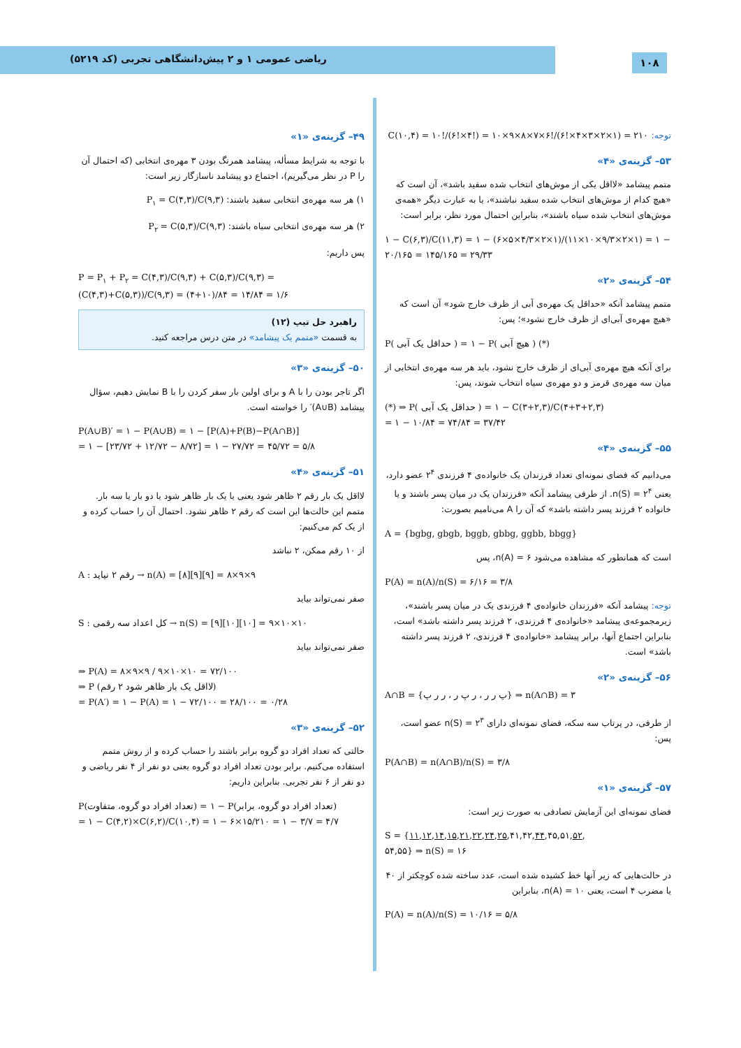ریاضی عمومی ۱ و ۲ پیش‌دانشگاهی تجربی (کد ۵۲۱۹)
۱۰۸
۴۹– گزینه‌ی «۱»
با توجه به شرایط مسأله، پیشامد همرنگ بودن ۳ مهره‌ی انتخابی (که احتمال آن را P در نظر می‌گیریم)، اجتماع دو پیشامد ناسازگار زیر است:
۱) هر سه مهره‌ی انتخابی سفید باشند: P<sub>۱</sub> = C(۴,۳)/C(۹,۳)
۲) هر سه مهره‌ی انتخابی سیاه باشند: P<sub>۲</sub> = C(۵,۳)/C(۹,۳)
پس داریم:
P = P<sub>۱</sub> + P<sub>۲</sub> = C(۴,۳)/C(۹,۳) + C(۵,۳)/C(۹,۳) = (C(۴,۳)+C(۵,۳))/C(۹,۳) = (۴+۱۰)/۸۴ = ۱۴/۸۴ = ۱/۶
راهبرد حل تیپ (۱۲)
به قسمت «متمم یک پیشامد» در متن درس مراجعه کنید.
۵۰– گزینه‌ی «۳»
اگر تاجر بودن را با A و برای اولین بار سفر کردن را با B نمایش دهیم، سؤال پیشامد (A∪B)′ را خواسته است.
P(A∪B)′ = ۱ − P(A∪B) = ۱ − [P(A)+P(B)−P(A∩B)]
= ۱ − [۲۳/۷۲ + ۱۲/۷۲ − ۸/۷۲] = ۱ − ۲۷/۷۲ = ۴۵/۷۲ = ۵/۸
۵۱– گزینه‌ی «۴»
لااقل یک بار رقم ۲ ظاهر شود یعنی یا یک بار ظاهر شود یا دو بار یا سه بار. متمم این حالت‌ها این است که رقم ۲ ظاهر نشود. احتمال آن را حساب کرده و از یک کم می‌کنیم:
از ۱۰ رقم ممکن، ۲ نباشد
A : رقم ۲ نیاید → n(A) = [۸][۹][۹] = ۸×۹×۹
صفر نمی‌تواند بیاید
S : کل اعداد سه رقمی → n(S) = [۹][۱۰][۱۰] = ۹×۱۰×۱۰
صفر نمی‌تواند بیاید
⇒ P(A) = ۸×۹×۹ / ۹×۱۰×۱۰ = ۷۲/۱۰۰
⇒ P (لااقل یک بار ظاهر شود ۲ رقم)
= P(A′) = ۱ − P(A) = ۱ − ۷۲/۱۰۰ = ۲۸/۱۰۰ = ۰/۲۸
۵۲– گزینه‌ی «۳»
حالتی که تعداد افراد دو گروه برابر باشند را حساب کرده و از روش متمم استفاده می‌کنیم. برابر بودن تعداد افراد دو گروه یعنی دو نفر از ۴ نفر ریاضی و دو نفر از ۶ نفر تجربی. بنابراین داریم:
P(تعداد افراد دو گروه، متفاوت) = ۱ − P(تعداد افراد دو گروه، برابر)
= ۱ − C(۴,۲)×C(۶,۲)/C(۱۰,۴) = ۱ − ۶×۱۵/۲۱۰ = ۱ − ۳/۷ = ۴/۷
توجه: C(۱۰,۴) = ۱۰!/(۶!×۴!) = ۱۰×۹×۸×۷×۶!/(۶!×۴×۳×۲×۱) = ۲۱۰
۵۳– گزینه‌ی «۴»
متمم پیشامد «لااقل یکی از موش‌های انتخاب شده سفید باشد»، آن است که «هیچ کدام از موش‌های انتخاب شده سفید نباشند»، یا به عبارت دیگر «همه‌ی موش‌های انتخاب شده سیاه باشند»، بنابراین احتمال مورد نظر، برابر است:
۱ − C(۶,۳)/C(۱۱,۳) = ۱ − (۶×۵×۴/۳×۲×۱)/(۱۱×۱۰×۹/۳×۲×۱) = ۱ − ۲۰/۱۶۵ = ۱۴۵/۱۶۵ = ۲۹/۳۳
۵۴– گزینه‌ی «۲»
متمم پیشامد آنکه «حداقل یک مهره‌ی آبی از ظرف خارج شود» آن است که «هیچ مهره‌ی آبی‌ای از ظرف خارج نشود»؛ پس:
P( حداقل یک آبی ) = ۱ − P( هیچ آبی ) (*)
برای آنکه هیچ مهره‌ی آبی‌ای از ظرف خارج نشود، باید هر سه مهره‌ی انتخابی از میان سه مهره‌ی قرمز و دو مهره‌ی سیاه انتخاب شوند، پس:
(*) ⇒ P( حداقل یک آبی ) = ۱ − C(۳+۲,۳)/C(۴+۳+۲,۳)
= ۱ − ۱۰/۸۴ = ۷۴/۸۴ = ۳۷/۴۲
۵۵– گزینه‌ی «۴»
می‌دانیم که فضای نمونه‌ای تعداد فرزندان یک خانواده‌ی ۴ فرزندی ۲<sup>۴</sup> عضو دارد، یعنی n(S) = ۲<sup>۴</sup>. از طرفی پیشامد آنکه «فرزندان یک در میان پسر باشند و یا خانواده ۲ فرزند پسر داشته باشد» که آن را A می‌نامیم بصورت:
A = {bgbg, gbgb, bggb, gbbg, ggbb, bbgg}
است که همانطور که مشاهده می‌شود n(A) = ۶، پس
P(A) = n(A)/n(S) = ۶/۱۶ = ۳/۸
توجه: پیشامد آنکه «فرزندان خانواده‌ی ۴ فرزندی یک در میان پسر باشند»، زیرمجموعه‌ی پیشامد «خانواده‌ی ۴ فرزندی، ۲ فرزند پسر داشته باشد» است، بنابراین اجتماع آنها، برابر پیشامد «خانواده‌ی ۴ فرزندی، ۲ فرزند پسر داشته باشد» است.
۵۶– گزینه‌ی «۲»
A∩B = {پ ر ر ، ر پ ر ، ر ر پ} ⇒ n(A∩B) = ۳
از طرفی، در پرتاب سه سکه، فضای نمونه‌ای دارای n(S) = ۲<sup>۳</sup> عضو است، پس:
P(A∩B) = n(A∩B)/n(S) = ۳/۸
۵۷– گزینه‌ی «۱»
فضای نمونه‌ای این آزمایش تصادفی به صورت زیر است:
S = {۱۱,۱۲,۱۴,۱۵,۲۱,۲۲,۲۴,۲۵,۴۱,۴۲,۴۴,۴۵,۵۱,۵۲,
۵۴,۵۵} ⇒ n(S) = ۱۶
در حالت‌هایی که زیر آنها خط کشیده شده است، عدد ساخته شده کوچکتر از ۴۰ یا مضرب ۴ است، یعنی n(A) = ۱۰، بنابراین
P(A) = n(A)/n(S) = ۱۰/۱۶ = ۵/۸